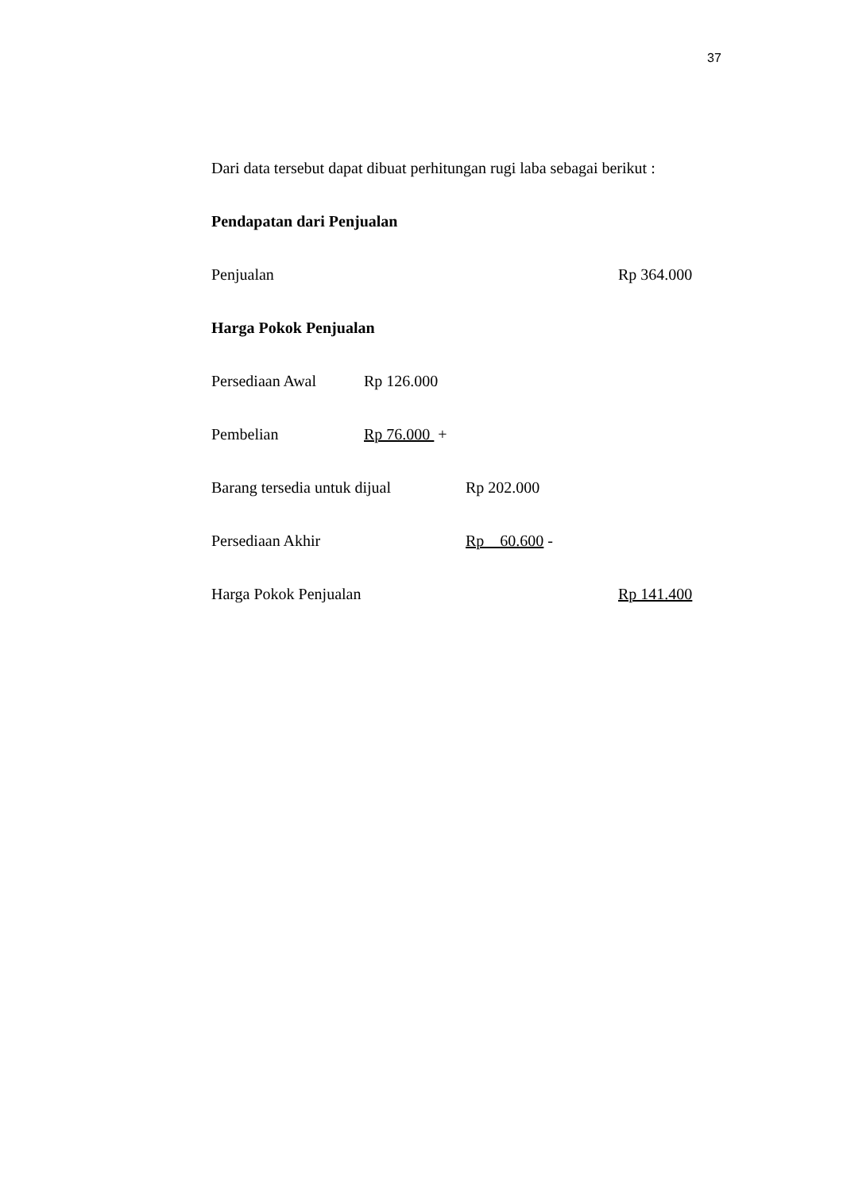37
Dari data tersebut dapat dibuat perhitungan rugi laba sebagai berikut :
Pendapatan dari Penjualan
Penjualan Rp 364.000
Harga Pokok Penjualan
Persediaan Awal Rp 126.000
Pembelian Rp 76.000 +
Barang tersedia untuk dijual
Rp 202.000
Persediaan Akhir Rp 60.600 -
Harga Pokok Penjualan Rp 141.400